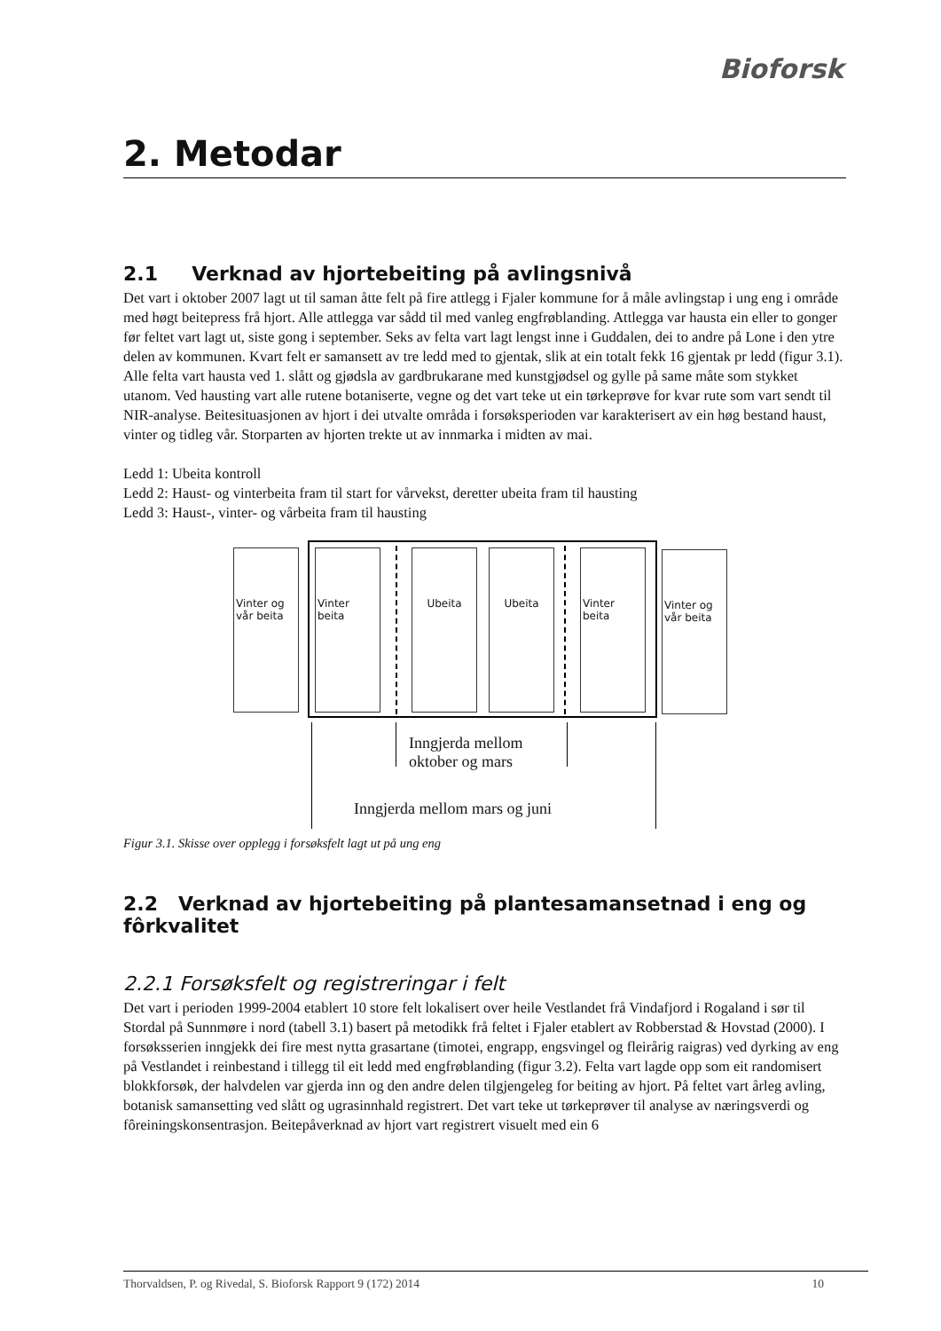Bioforsk
2. Metodar
2.1 Verknad av hjortebeiting på avlingsnivå
Det vart i oktober 2007 lagt ut til saman åtte felt på fire attlegg i Fjaler kommune for å måle avlingstap i ung eng i område med høgt beitepress frå hjort. Alle attlegga var sådd til med vanleg engfrøblanding. Attlegga var hausta ein eller to gonger før feltet vart lagt ut, siste gong i september. Seks av felta vart lagt lengst inne i Guddalen, dei to andre på Lone i den ytre delen av kommunen. Kvart felt er samansett av tre ledd med to gjentak, slik at ein totalt fekk 16 gjentak pr ledd (figur 3.1). Alle felta vart hausta ved 1. slått og gjødsla av gardbrukarane med kunstgjødsel og gylle på same måte som stykket utanom. Ved hausting vart alle rutene botaniserte, vegne og det vart teke ut ein tørkeprøve for kvar rute som vart sendt til NIR-analyse. Beitesituasjonen av hjort i dei utvalte områda i forsøksperioden var karakterisert av ein høg bestand haust, vinter og tidleg vår. Storparten av hjorten trekte ut av innmarka i midten av mai.
Ledd 1: Ubeita kontroll
Ledd 2: Haust- og vinterbeita fram til start for vårvekst, deretter ubeita fram til hausting
Ledd 3: Haust-, vinter- og vårbeita fram til hausting
Vinter og vår beita
Vinter beita
Ubeita Ubeita
Vinter beita
Vinter og vår beita
Inngjerda mellom
oktober og mars
Inngjerda mellom mars og juni
Figur 3.1. Skisse over opplegg i forsøksfelt lagt ut på ung eng
2.2 Verknad av hjortebeiting på plantesamansetnad i eng og fôrkvalitet
2.2.1 Forsøksfelt og registreringar i felt
Det vart i perioden 1999-2004 etablert 10 store felt lokalisert over heile Vestlandet frå Vindafjord i Rogaland i sør til Stordal på Sunnmøre i nord (tabell 3.1) basert på metodikk frå feltet i Fjaler etablert av Robberstad & Hovstad (2000). I forsøksserien inngjekk dei fire mest nytta grasartane (timotei, engrapp, engsvingel og fleirårig raigras) ved dyrking av eng på Vestlandet i reinbestand i tillegg til eit ledd med engfrøblanding (figur 3.2). Felta vart lagde opp som eit randomisert blokkforsøk, der halvdelen var gjerda inn og den andre delen tilgjengeleg for beiting av hjort. På feltet vart årleg avling, botanisk samansetting ved slått og ugrasinnhald registrert. Det vart teke ut tørkeprøver til analyse av næringsverdi og fôreiningskonsentrasjon. Beitepåverknad av hjort vart registrert visuelt med ein 6
Thorvaldsen, P. og Rivedal, S. Bioforsk Rapport 9 (172) 2014 10